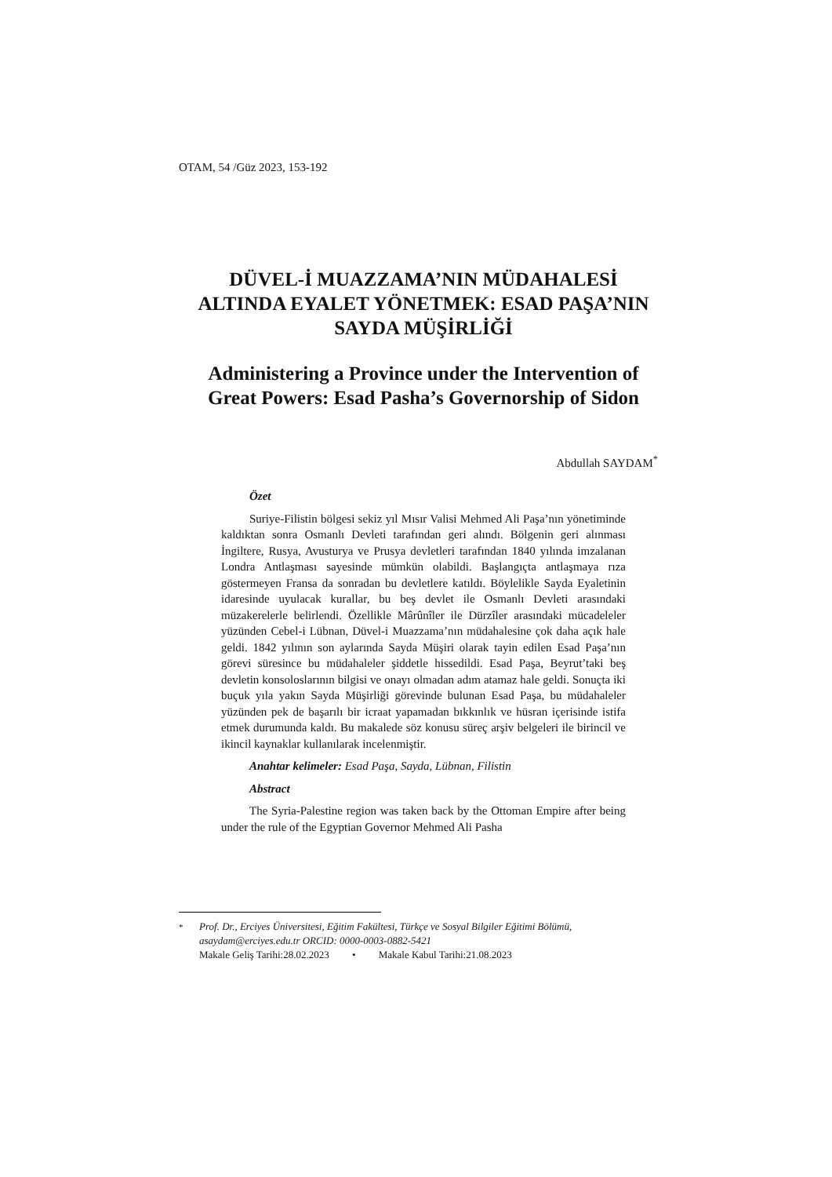OTAM, 54 /Güz 2023, 153-192
DÜVEL-İ MUAZZAMA’NIN MÜDAHALESİ ALTINDA EYALET YÖNETMEK: ESAD PAŞA’NIN SAYDA MÜŞİRLİĞİ
Administering a Province under the Intervention of Great Powers: Esad Pasha’s Governorship of Sidon
Abdullah SAYDAM<sup>*</sup>
Özet
Suriye-Filistin bölgesi sekiz yıl Mısır Valisi Mehmed Ali Paşa’nın yönetiminde kaldıktan sonra Osmanlı Devleti tarafından geri alındı. Bölgenin geri alınması İngiltere, Rusya, Avusturya ve Prusya devletleri tarafından 1840 yılında imzalanan Londra Antlaşması sayesinde mümkün olabildi. Başlangıçta antlaşmaya rıza göstermeyen Fransa da sonradan bu devletlere katıldı. Böylelikle Sayda Eyaletinin idaresinde uyulacak kurallar, bu beş devlet ile Osmanlı Devleti arasındaki müzakerelerle belirlendi. Özellikle Mârûnîler ile Dürzîler arasındaki mücadeleler yüzünden Cebel-i Lübnan, Düvel-i Muazzama’nın müdahalesine çok daha açık hale geldi. 1842 yılının son aylarında Sayda Müşiri olarak tayin edilen Esad Paşa’nın görevi süresince bu müdahaleler şiddetle hissedildi. Esad Paşa, Beyrut’taki beş devletin konsoloslarının bilgisi ve onayı olmadan adım atamaz hale geldi. Sonuçta iki buçuk yıla yakın Sayda Müşirliği görevinde bulunan Esad Paşa, bu müdahaleler yüzünden pek de başarılı bir icraat yapamadan bıkkınlık ve hüsran içerisinde istifa etmek durumunda kaldı. Bu makalede söz konusu süreç arşiv belgeleri ile birincil ve ikincil kaynaklar kullanılarak incelenmiştir.
Anahtar kelimeler: Esad Paşa, Sayda, Lübnan, Filistin
Abstract
The Syria-Palestine region was taken back by the Ottoman Empire after being under the rule of the Egyptian Governor Mehmed Ali Pasha
<sup>*</sup> Prof. Dr., Erciyes Üniversitesi, Eğitim Fakültesi, Türkçe ve Sosyal Bilgiler Eğitimi Bölümü, asaydam@erciyes.edu.tr ORCID: 0000-0003-0882-5421
Makale Geliş Tarihi:28.02.2023 • Makale Kabul Tarihi:21.08.2023